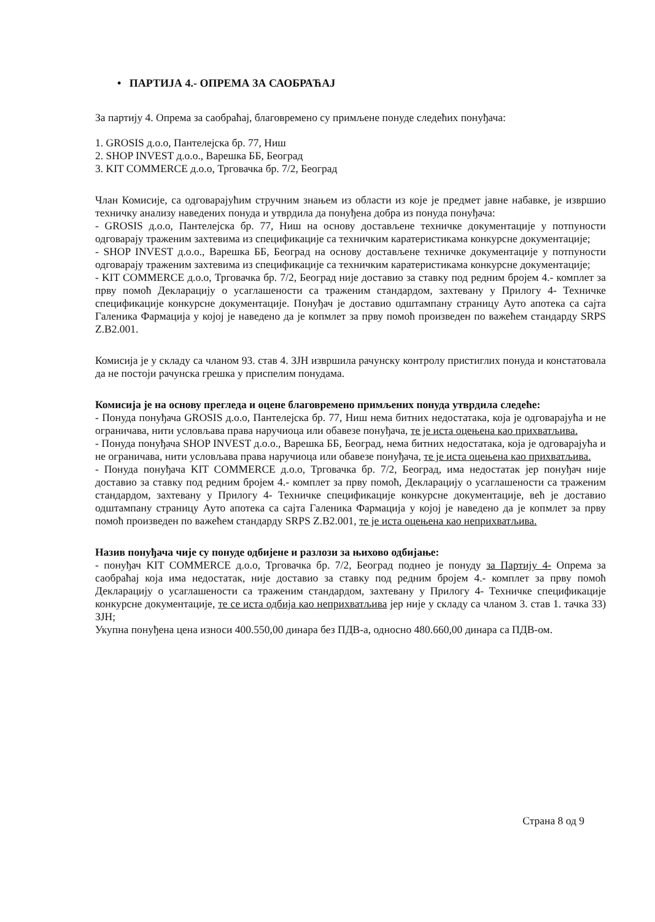• ПАРТИЈА 4.- ОПРЕМА ЗА САОБРАЋАЈ
За партију 4. Опрема за саобраћај, благовремено су примљене понуде следећих понуђача:
1. GROSIS д.о.о, Пантелејска бр. 77, Ниш
2. SHOP INVEST д.о.о., Варешка ББ, Београд
3. KIT COMMERCE д.о.о, Трговачка бр. 7/2, Београд
Члан Комисије, са одговарајућим стручним знањем из области из које је предмет јавне набавке, је извршио техничку анализу наведених понуда и утврдила да понуђена добра из понуда понуђача:
- GROSIS д.о.о, Пантелејска бр. 77, Ниш на основу достављене техничке документације у потпуности одговарају траженим захтевима из спецификације са техничким каратеристикама конкурсне документације;
- SHOP INVEST д.о.о., Варешка ББ, Београд на основу достављене техничке документације у потпуности одговарају траженим захтевима из спецификације са техничким каратеристикама конкурсне документације;
- KIT COMMERCE д.о.о, Трговачка бр. 7/2, Београд није доставио за ставку под редним бројем 4.- комплет за прву помоћ Декларацију о усаглашености са траженим стандардом, захтевану у Прилогу 4- Техничке спецификације конкурсне документације. Понуђач је доставио одштампану страницу Ауто апотека са сајта Галеника Фармација у којој је наведено да је копмлет за прву помоћ произведен по важећем стандарду SRPS Z.B2.001.
Комисија је у складу са чланом 93. став 4. ЗЈН извршила рачунску контролу пристиглих понуда и констатовала да не постоји рачунска грешка у приспелим понудама.
Комисија је на основу прегледа и оцене благовремено примљених понуда утврдила следеће:
- Понуда понуђача GROSIS д.о.о, Пантелејска бр. 77, Ниш нема битних недостатака, која је одговарајућа и не ограничава, нити условљава права наручиоца или обавезе понуђача, те је иста оцењена као прихватљива.
- Понуда понуђача SHOP INVEST д.о.о., Варешка ББ, Београд, нема битних недостатака, која је одговарајућа и не ограничава, нити условљава права наручиоца или обавезе понуђача, те је иста оцењена као прихватљива.
- Понуда понуђача KIT COMMERCE д.о.о, Трговачка бр. 7/2, Београд, има недостатак јер понуђач није доставио за ставку под редним бројем 4.- комплет за прву помоћ, Декларацију о усаглашености са траженим стандардом, захтевану у Прилогу 4- Техничке спецификације конкурсне документације, већ је доставио одштампану страницу Ауто апотека са сајта Галеника Фармација у којој је наведено да је копмлет за прву помоћ произведен по важећем стандарду SRPS Z.B2.001, те је иста оцењена као неприхватљива.
Назив понуђача чије су понуде одбијене и разлози за њихово одбијање:
- понуђач KIT COMMERCE д.о.о, Трговачка бр. 7/2, Београд поднео је понуду за Партију 4- Опрема за саобраћај која има недостатак, није доставио за ставку под редним бројем 4.- комплет за прву помоћ Декларацију о усаглашености са траженим стандардом, захтевану у Прилогу 4- Техничке спецификације конкурсне документације, те се иста одбија као неприхватљива јер није у складу са чланом 3. став 1. тачка 33) ЗЈН;
Укупна понуђена цена износи 400.550,00 динара без ПДВ-а, односно 480.660,00 динара са ПДВ-ом.
Страна 8 од 9